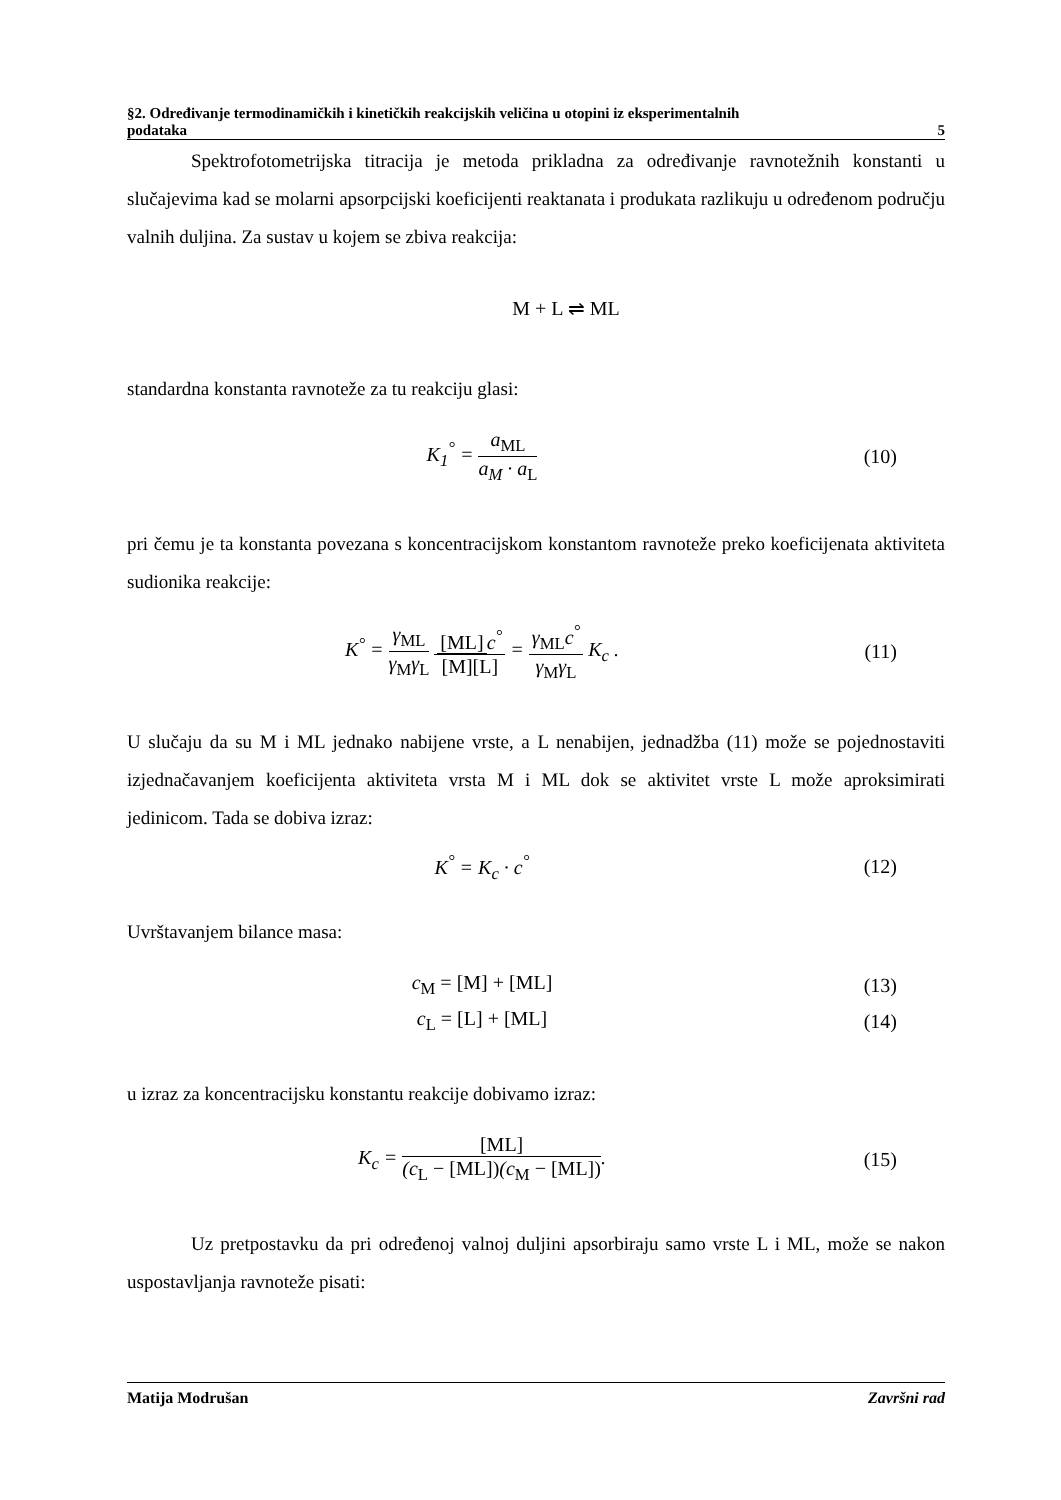§2. Određivanje termodinamičkih i kinetičkih reakcijskih veličina u otopini iz eksperimentalnih
podataka 5
Spektrofotometrijska titracija je metoda prikladna za određivanje ravnotežnih konstanti u slučajevima kad se molarni apsorpcijski koeficijenti reaktanata i produkata razlikuju u određenom području valnih duljina. Za sustav u kojem se zbiva reakcija:
M + L ⇌ ML
standardna konstanta ravnoteže za tu reakciju glasi:
K<sub>1</sub><sup>°</sup> = a<sub>ML</sub> a<sub>M</sub> · a<sub>L</sub> (10)
pri čemu je ta konstanta povezana s koncentracijskom konstantom ravnoteže preko koeficijenata aktiviteta sudionika reakcije:
K<sup>°</sup> = γ<sub>ML</sub> γ<sub>M</sub>γ<sub>L</sub> [ML] c<sup>°</sup> [M][L] = γ<sub>ML</sub>c<sup>°</sup> γ<sub>M</sub>γ<sub>L</sub> K<sub>c</sub> . (11)
U slučaju da su M i ML jednako nabijene vrste, a L nenabijen, jednadžba (11) može se pojednostaviti izjednačavanjem koeficijenta aktiviteta vrsta M i ML dok se aktivitet vrste L može aproksimirati jedinicom. Tada se dobiva izraz:
K<sup>°</sup> = K<sub>c</sub> · c<sup>°</sup> (12)
Uvrštavanjem bilance masa:
c<sub>M</sub> = [M] + [ML] (13)
c<sub>L</sub> = [L] + [ML] (14)
u izraz za koncentracijsku konstantu reakcije dobivamo izraz:
K<sub>c</sub> = [ML] (c<sub>L</sub> − [ML])(c<sub>M</sub> − [ML]). (15)
Uz pretpostavku da pri određenoj valnoj duljini apsorbiraju samo vrste L i ML, može se nakon uspostavljanja ravnoteže pisati:
Matija Modrušan Završni rad